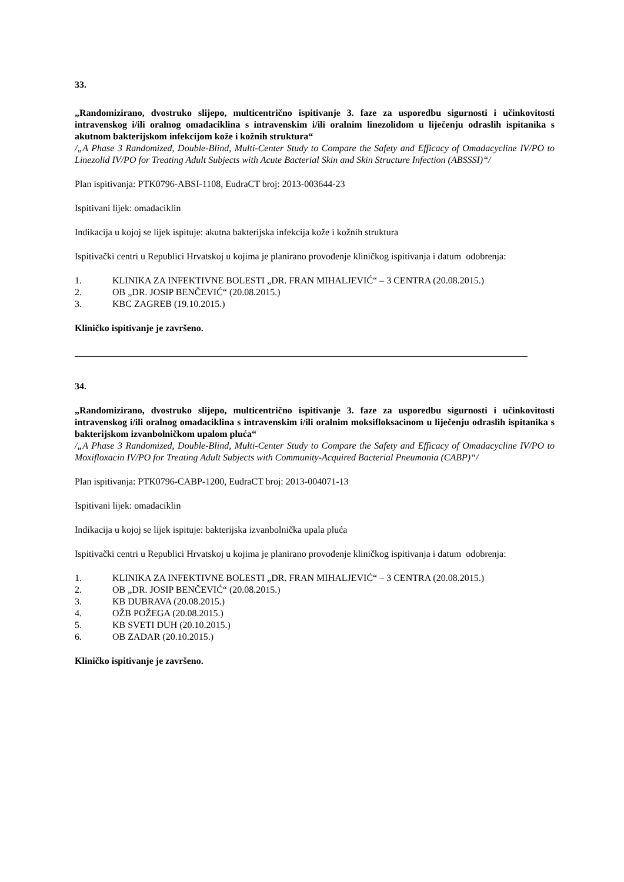33.
„Randomizirano, dvostruko slijepo, multicentrično ispitivanje 3. faze za usporedbu sigurnosti i učinkovitosti intravenskog i/ili oralnog omadaciklina s intravenskim i/ili oralnim linezolidom u liječenju odraslih ispitanika s akutnom bakterijskom infekcijom kože i kožnih struktura“
/„A Phase 3 Randomized, Double-Blind, Multi-Center Study to Compare the Safety and Efficacy of Omadacycline IV/PO to Linezolid IV/PO for Treating Adult Subjects with Acute Bacterial Skin and Skin Structure Infection (ABSSSI)“/
Plan ispitivanja: PTK0796-ABSI-1108, EudraCT broj: 2013-003644-23
Ispitivani lijek: omadaciklin
Indikacija u kojoj se lijek ispituje: akutna bakterijska infekcija kože i kožnih struktura
Ispitivački centri u Republici Hrvatskoj u kojima je planirano provođenje kliničkog ispitivanja i datum odobrenja:
1. KLINIKA ZA INFEKTIVNE BOLESTI „DR. FRAN MIHALJEVIĆ“ – 3 CENTRA (20.08.2015.)
2. OB „DR. JOSIP BENČEVIĆ“ (20.08.2015.)
3. KBC ZAGREB (19.10.2015.)
Kliničko ispitivanje je završeno.
34.
„Randomizirano, dvostruko slijepo, multicentrično ispitivanje 3. faze za usporedbu sigurnosti i učinkovitosti intravenskog i/ili oralnog omadaciklina s intravenskim i/ili oralnim moksifloksacinom u liječenju odraslih ispitanika s bakterijskom izvanbolničkom upalom pluća“
/„A Phase 3 Randomized, Double-Blind, Multi-Center Study to Compare the Safety and Efficacy of Omadacycline IV/PO to Moxifloxacin IV/PO for Treating Adult Subjects with Community-Acquired Bacterial Pneumonia (CABP)“/
Plan ispitivanja: PTK0796-CABP-1200, EudraCT broj: 2013-004071-13
Ispitivani lijek: omadaciklin
Indikacija u kojoj se lijek ispituje: bakterijska izvanbolnička upala pluća
Ispitivački centri u Republici Hrvatskoj u kojima je planirano provođenje kliničkog ispitivanja i datum odobrenja:
1. KLINIKA ZA INFEKTIVNE BOLESTI „DR. FRAN MIHALJEVIĆ“ – 3 CENTRA (20.08.2015.)
2. OB „DR. JOSIP BENČEVIĆ“ (20.08.2015.)
3. KB DUBRAVA (20.08.2015.)
4. OŽB POŽEGA (20.08.2015.)
5. KB SVETI DUH (20.10.2015.)
6. OB ZADAR (20.10.2015.)
Kliničko ispitivanje je završeno.